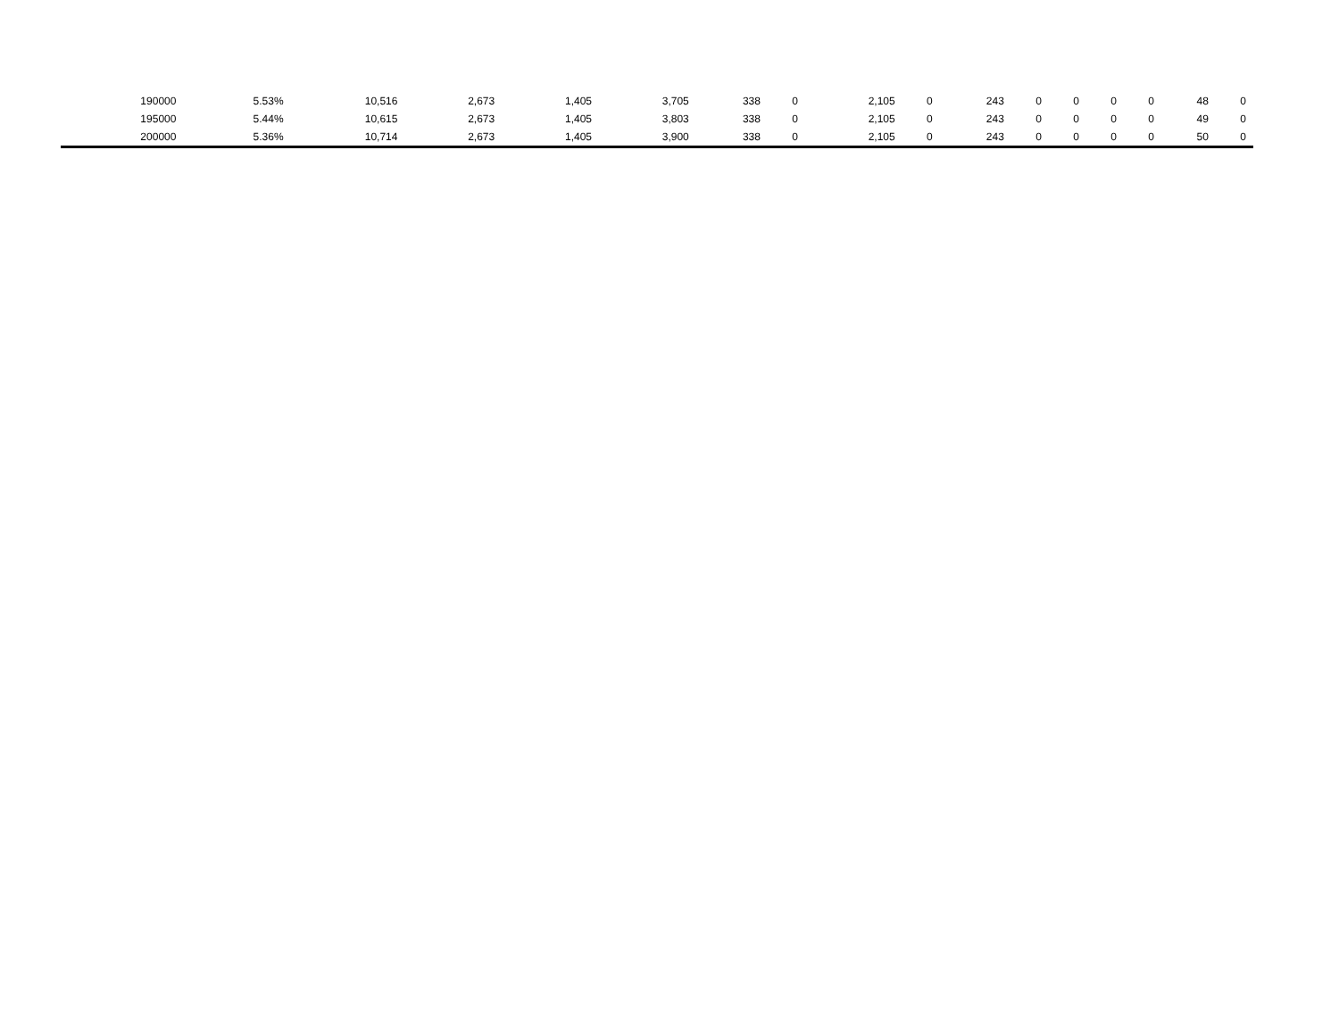| 190000 | 5.53% | 10,516 | 2,673 | 1,405 | 3,705 | 338 | 0 | 2,105 | 0 | 243 | 0 | 0 | 0 | 0 | 48 | 0 |
| 195000 | 5.44% | 10,615 | 2,673 | 1,405 | 3,803 | 338 | 0 | 2,105 | 0 | 243 | 0 | 0 | 0 | 0 | 49 | 0 |
| 200000 | 5.36% | 10,714 | 2,673 | 1,405 | 3,900 | 338 | 0 | 2,105 | 0 | 243 | 0 | 0 | 0 | 0 | 50 | 0 |